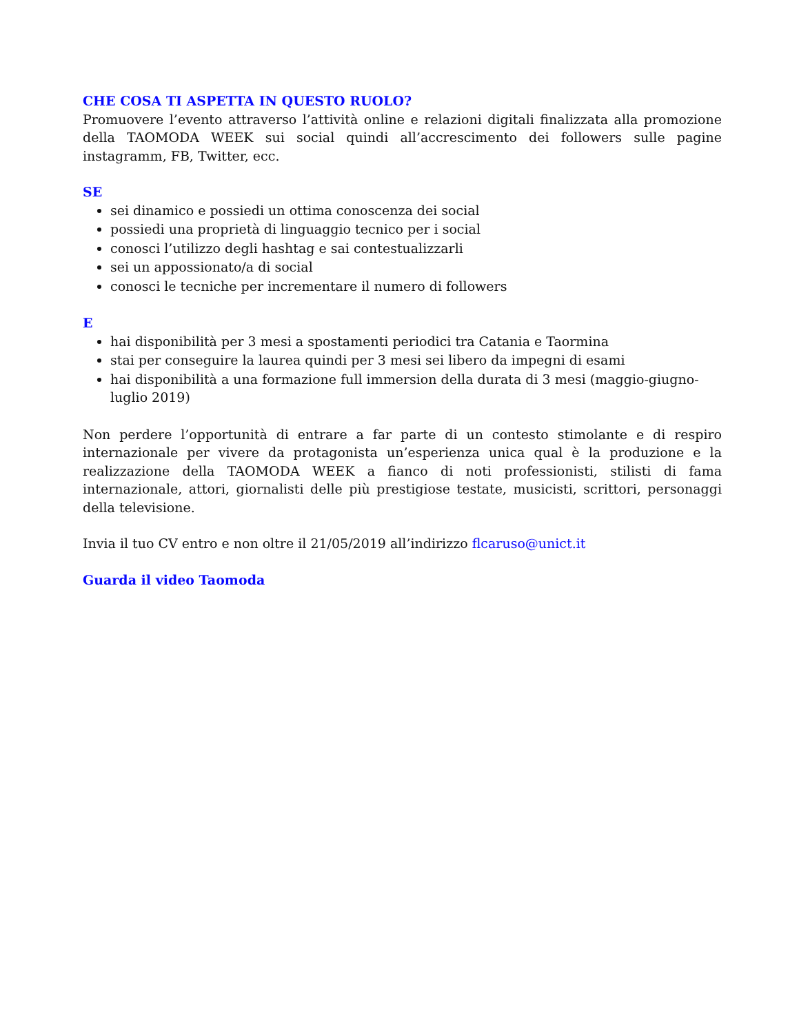CHE COSA TI ASPETTA IN QUESTO RUOLO?
Promuovere l’evento attraverso l’attività online e relazioni digitali finalizzata alla promozione della TAOMODA WEEK sui social quindi all’accrescimento dei followers sulle pagine instagramm, FB, Twitter, ecc.
SE
sei dinamico e possiedi un ottima conoscenza dei social
possiedi una proprietà di linguaggio tecnico per i social
conosci l’utilizzo degli hashtag e sai contestualizzarli
sei un appossionato/a di social
conosci le tecniche per incrementare il numero di followers
E
hai disponibilità per 3 mesi a spostamenti periodici tra Catania e Taormina
stai per conseguire la laurea quindi per 3 mesi sei libero da impegni di esami
hai disponibilità a una formazione full immersion della durata di 3 mesi (maggio-giugno-luglio 2019)
Non perdere l’opportunità di entrare a far parte di un contesto stimolante e di respiro internazionale per vivere da protagonista un’esperienza unica qual è la produzione e la realizzazione della TAOMODA WEEK a fianco di noti professionisti, stilisti di fama internazionale, attori, giornalisti delle più prestigiose testate, musicisti, scrittori, personaggi della televisione.
Invia il tuo CV entro e non oltre il 21/05/2019 all’indirizzo flcaruso@unict.it
Guarda il video Taomoda